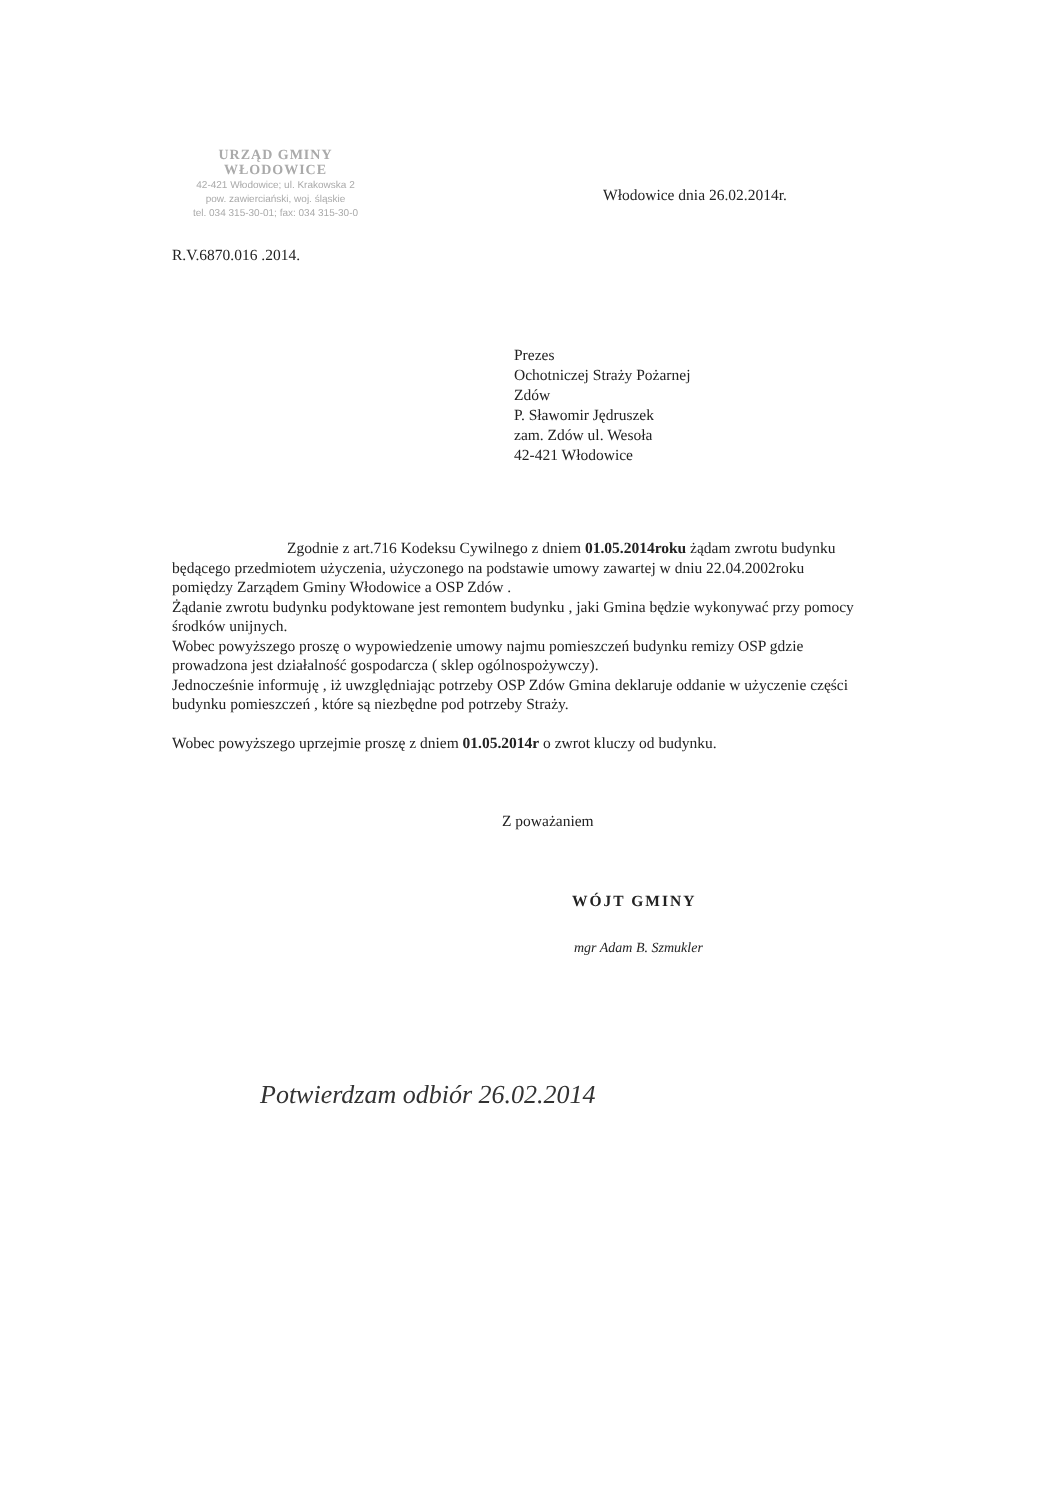URZĄD GMINY WŁODOWICE
42-421 Włodowice; ul. Krakowska 2
pow. zawierciański, woj. śląskie
tel. 034 315-30-01; fax: 034 315-30-0
Włodowice dnia 26.02.2014r.
R.V.6870.016 .2014.
Prezes
Ochotniczej Straży Pożarnej
Zdów
P. Sławomir Jędruszek
zam. Zdów ul. Wesoła
42-421 Włodowice
Zgodnie z art.716 Kodeksu Cywilnego z dniem 01.05.2014roku żądam zwrotu budynku będącego przedmiotem użyczenia, użyczonego na podstawie umowy zawartej w dniu 22.04.2002roku pomiędzy Zarządem Gminy Włodowice a OSP Zdów .
Żądanie zwrotu budynku podyktowane jest remontem budynku , jaki Gmina będzie wykonywać przy pomocy środków unijnych.
Wobec powyższego proszę o wypowiedzenie umowy najmu pomieszczeń budynku remizy OSP gdzie prowadzona jest działalność gospodarcza ( sklep ogólnospożywczy).
Jednocześnie informuję , iż uwzględniając potrzeby OSP Zdów Gmina deklaruje oddanie w użyczenie części budynku pomieszczeń , które są niezbędne pod potrzeby Straży.
Wobec powyższego uprzejmie proszę z dniem 01.05.2014r o zwrot kluczy od budynku.
Z poważaniem
WÓJT GMINY
mgr Adam B. Szmukler
Potwierdzam odbiór 26.02.2014